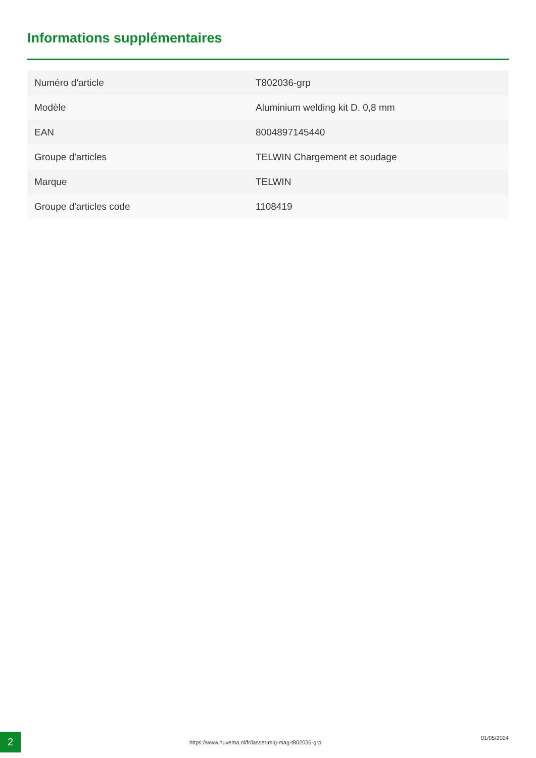Informations supplémentaires
| Numéro d'article | T802036-grp |
| Modèle | Aluminium welding kit D. 0,8 mm |
| EAN | 8004897145440 |
| Groupe d'articles | TELWIN Chargement et soudage |
| Marque | TELWIN |
| Groupe d'articles code | 1108419 |
2
https://www.huvema.nl/fr/lasset-mig-mag-t802036-grp
01/05/2024